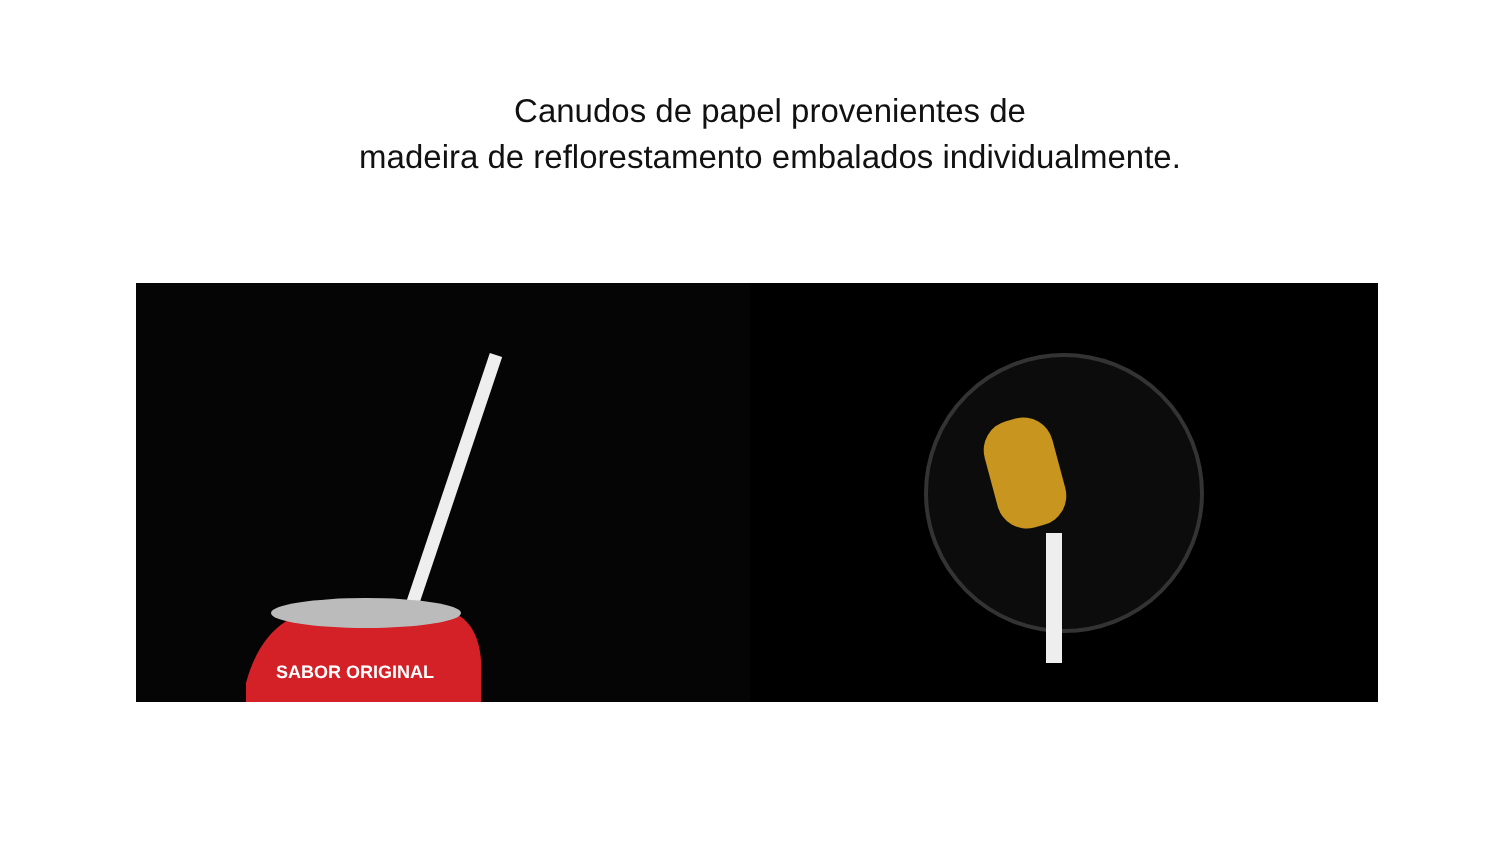Canudos de papel provenientes de
madeira de reflorestamento embalados individualmente.
SABOR ORIGINAL